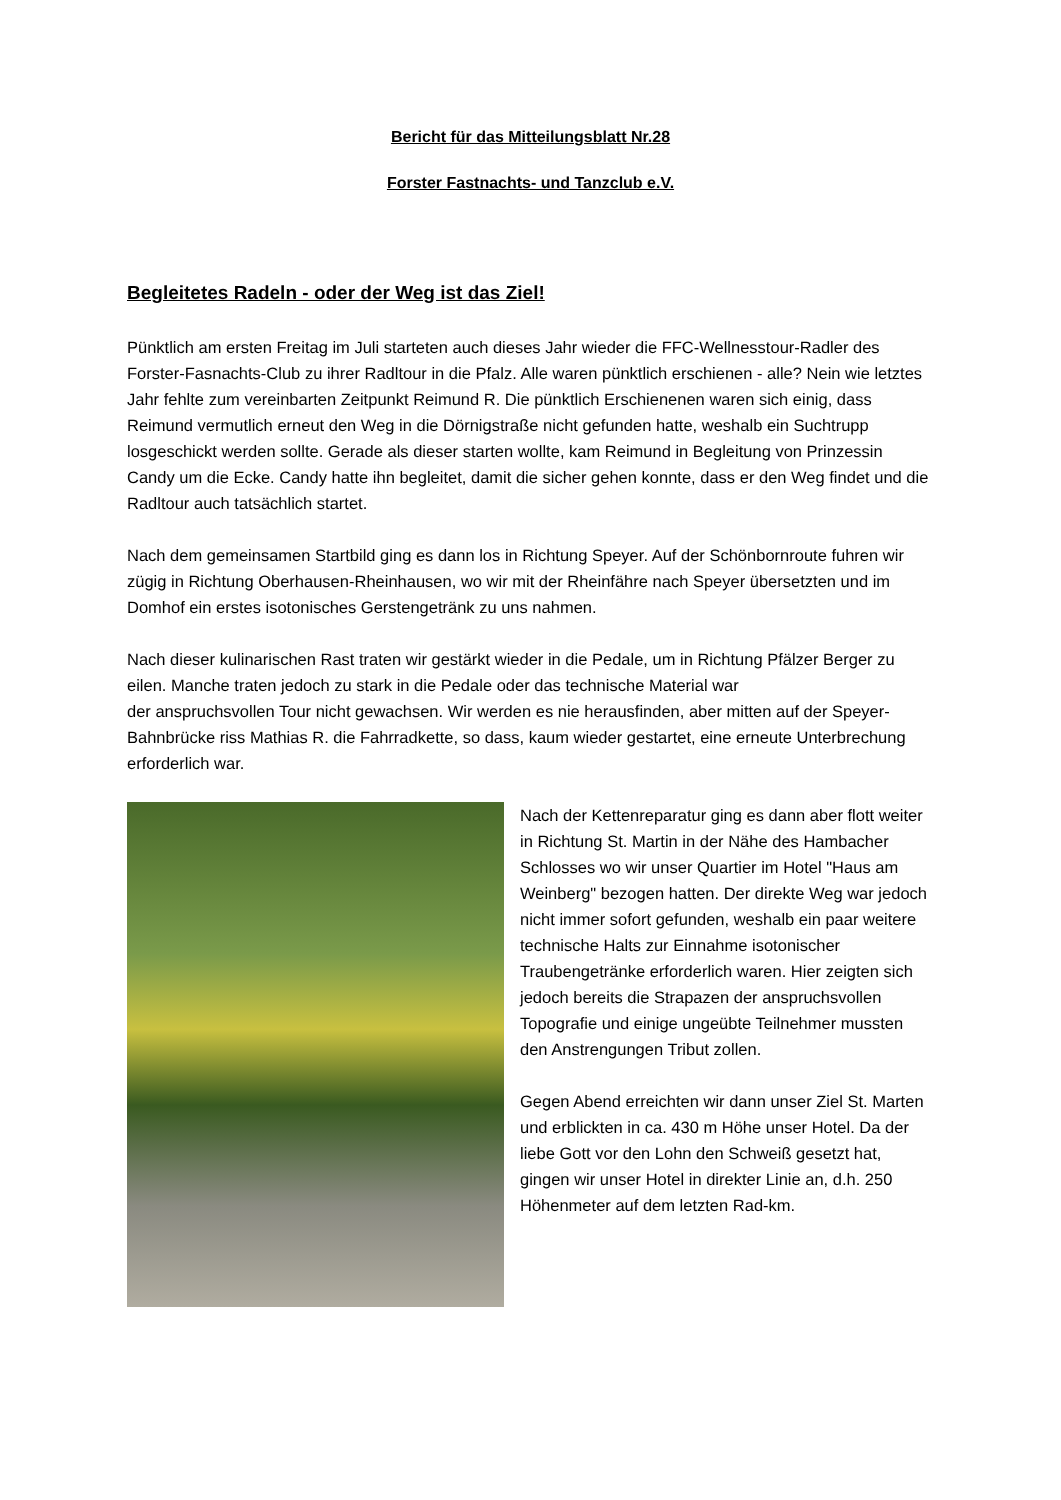Bericht für das Mitteilungsblatt Nr.28
Forster Fastnachts- und Tanzclub e.V.
Begleitetes Radeln - oder der Weg ist das Ziel!
Pünktlich am ersten Freitag im Juli starteten auch dieses Jahr wieder die FFC-Wellnesstour-Radler des Forster-Fasnachts-Club zu ihrer Radltour in die Pfalz. Alle waren pünktlich erschienen - alle? Nein wie letztes Jahr fehlte zum vereinbarten Zeitpunkt Reimund R. Die pünktlich Erschienenen waren sich einig, dass Reimund vermutlich erneut den Weg in die Dörnigstraße nicht gefunden hatte, weshalb ein Suchtrupp losgeschickt werden sollte. Gerade als dieser starten wollte, kam Reimund in Begleitung von Prinzessin Candy um die Ecke. Candy hatte ihn begleitet, damit die sicher gehen konnte, dass er den Weg findet und die Radltour auch tatsächlich startet.
Nach dem gemeinsamen Startbild ging es dann los in Richtung Speyer. Auf der Schönbornroute fuhren wir zügig in Richtung Oberhausen-Rheinhausen, wo wir mit der Rheinfähre nach Speyer übersetzten und im Domhof ein erstes isotonisches Gerstengetränk zu uns nahmen.
Nach dieser kulinarischen Rast traten wir gestärkt wieder in die Pedale, um in Richtung Pfälzer Berger zu eilen. Manche traten jedoch zu stark in die Pedale oder das technische Material war
der anspruchsvollen Tour nicht gewachsen. Wir werden es nie herausfinden, aber mitten auf der Speyer-Bahnbrücke riss Mathias R. die Fahrradkette, so dass, kaum wieder gestartet, eine erneute Unterbrechung erforderlich war.
Nach der Kettenreparatur ging es dann aber flott weiter in Richtung St. Martin in der Nähe des Hambacher Schlosses wo wir unser Quartier im Hotel "Haus am Weinberg" bezogen hatten. Der direkte Weg war jedoch nicht immer sofort gefunden, weshalb ein paar weitere technische Halts zur Einnahme isotonischer Traubengetränke erforderlich waren. Hier zeigten sich jedoch bereits die Strapazen der anspruchsvollen Topografie und einige ungeübte Teilnehmer mussten den Anstrengungen Tribut zollen.
Gegen Abend erreichten wir dann unser Ziel St. Marten und erblickten in ca. 430 m Höhe unser Hotel. Da der liebe Gott vor den Lohn den Schweiß gesetzt hat, gingen wir unser Hotel in direkter Linie an, d.h. 250 Höhenmeter auf dem letzten Rad-km.